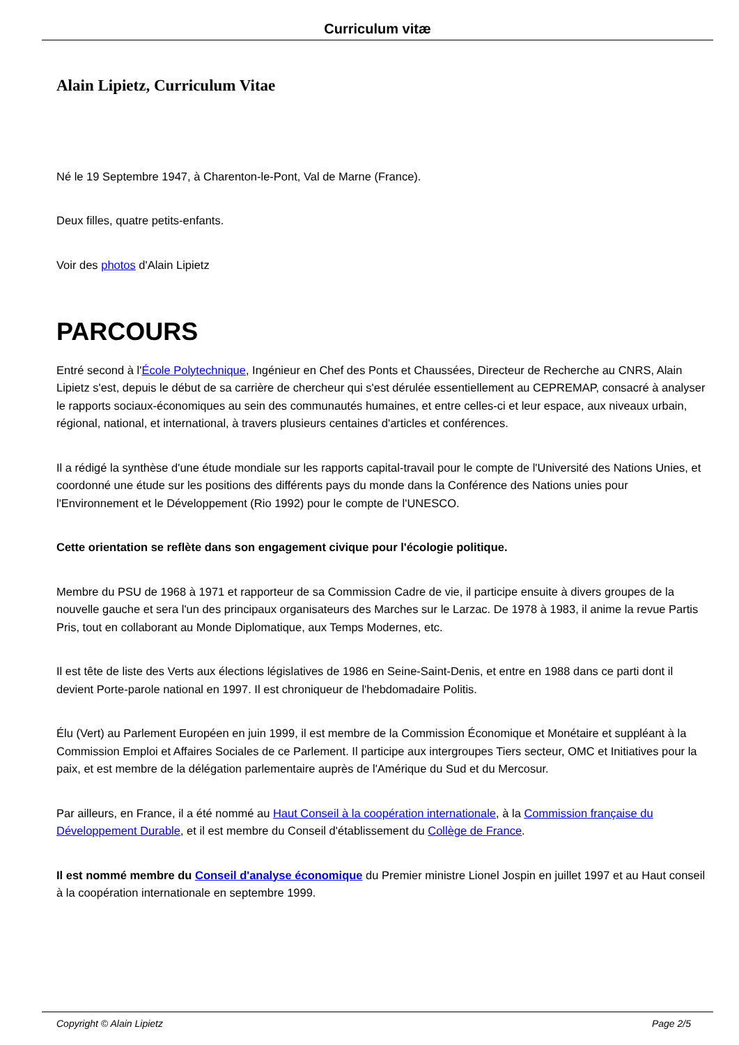Curriculum vitæ
Alain Lipietz, Curriculum Vitae
Né le 19 Septembre 1947, à Charenton-le-Pont, Val de Marne (France).
Deux filles, quatre petits-enfants.
Voir des photos d'Alain Lipietz
PARCOURS
Entré second à l'École Polytechnique, Ingénieur en Chef des Ponts et Chaussées, Directeur de Recherche au CNRS, Alain Lipietz s'est, depuis le début de sa carrière de chercheur qui s'est dérulée essentiellement au CEPREMAP, consacré à analyser le rapports sociaux-économiques au sein des communautés humaines, et entre celles-ci et leur espace, aux niveaux urbain, régional, national, et international, à travers plusieurs centaines d'articles et conférences.
Il a rédigé la synthèse d'une étude mondiale sur les rapports capital-travail pour le compte de l'Université des Nations Unies, et coordonné une étude sur les positions des différents pays du monde dans la Conférence des Nations unies pour l'Environnement et le Développement (Rio 1992) pour le compte de l'UNESCO.
Cette orientation se reflète dans son engagement civique pour l'écologie politique.
Membre du PSU de 1968 à 1971 et rapporteur de sa Commission Cadre de vie, il participe ensuite à divers groupes de la nouvelle gauche et sera l'un des principaux organisateurs des Marches sur le Larzac. De 1978 à 1983, il anime la revue Partis Pris, tout en collaborant au Monde Diplomatique, aux Temps Modernes, etc.
Il est tête de liste des Verts aux élections législatives de 1986 en Seine-Saint-Denis, et entre en 1988 dans ce parti dont il devient Porte-parole national en 1997. Il est chroniqueur de l'hebdomadaire Politis.
Élu (Vert) au Parlement Européen en juin 1999, il est membre de la Commission Économique et Monétaire et suppléant à la Commission Emploi et Affaires Sociales de ce Parlement. Il participe aux intergroupes Tiers secteur, OMC et Initiatives pour la paix, et est membre de la délégation parlementaire auprès de l'Amérique du Sud et du Mercosur.
Par ailleurs, en France, il a été nommé au Haut Conseil à la coopération internationale, à la Commission française du Développement Durable, et il est membre du Conseil d'établissement du Collège de France.
Il est nommé membre du Conseil d'analyse économique du Premier ministre Lionel Jospin en juillet 1997 et au Haut conseil à la coopération internationale en septembre 1999.
Copyright © Alain Lipietz Page 2/5